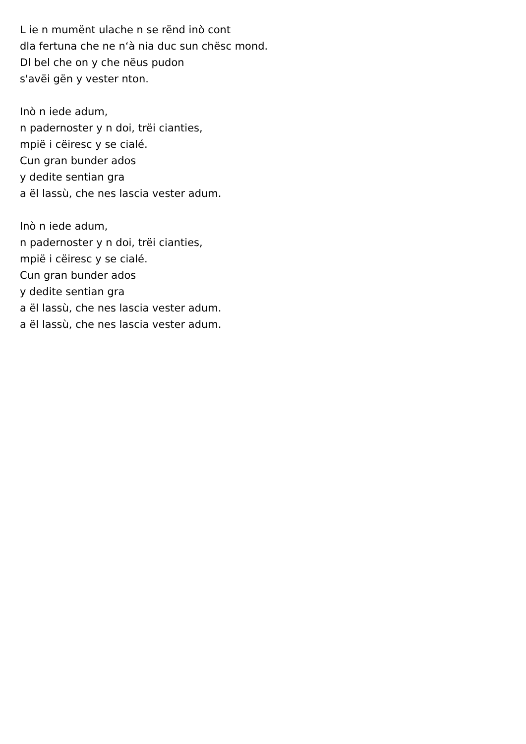L ie n mumënt ulache n se rënd inò cont
dla fertuna che ne n‘à nia duc sun chësc mond.
Dl bel che on y che nëus pudon
s'avëi gën y vester nton.
Inò n iede adum,
n padernoster y n doi, trëi cianties,
mpië i cëiresc y se cialé.
Cun gran bunder ados
y dedite sentian gra
a ël lassù, che nes lascia vester adum.
Inò n iede adum,
n padernoster y n doi, trëi cianties,
mpië i cëiresc y se cialé.
Cun gran bunder ados
y dedite sentian gra
a ël lassù, che nes lascia vester adum.
a ël lassù, che nes lascia vester adum.